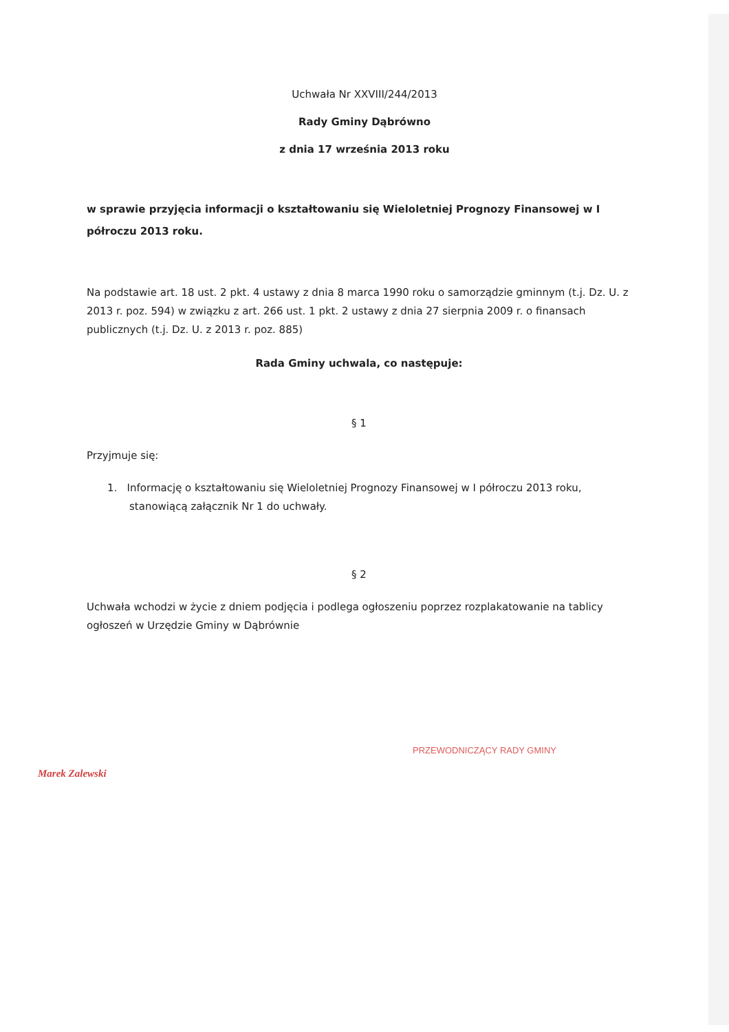Uchwała Nr XXVIII/244/2013
Rady Gminy Dąbrówno
z dnia 17 września 2013 roku
w sprawie przyjęcia informacji o kształtowaniu się Wieloletniej Prognozy Finansowej w I półroczu 2013 roku.
Na podstawie art. 18 ust. 2 pkt. 4 ustawy z dnia 8 marca 1990 roku o samorządzie gminnym (t.j. Dz. U. z 2013 r. poz. 594) w związku z art. 266 ust. 1 pkt. 2 ustawy z dnia 27 sierpnia 2009 r. o finansach publicznych (t.j. Dz. U. z 2013 r. poz. 885)
Rada Gminy uchwala, co następuje:
§ 1
Przyjmuje się:
1. Informację o kształtowaniu się Wieloletniej Prognozy Finansowej w I półroczu 2013 roku, stanowiącą załącznik Nr 1 do uchwały.
§ 2
Uchwała wchodzi w życie z dniem podjęcia i podlega ogłoszeniu poprzez rozplakatowanie na tablicy ogłoszeń w Urzędzie Gminy w Dąbrównie
PRZEWODNICZĄCY RADY GMINY
Marek Zalewski